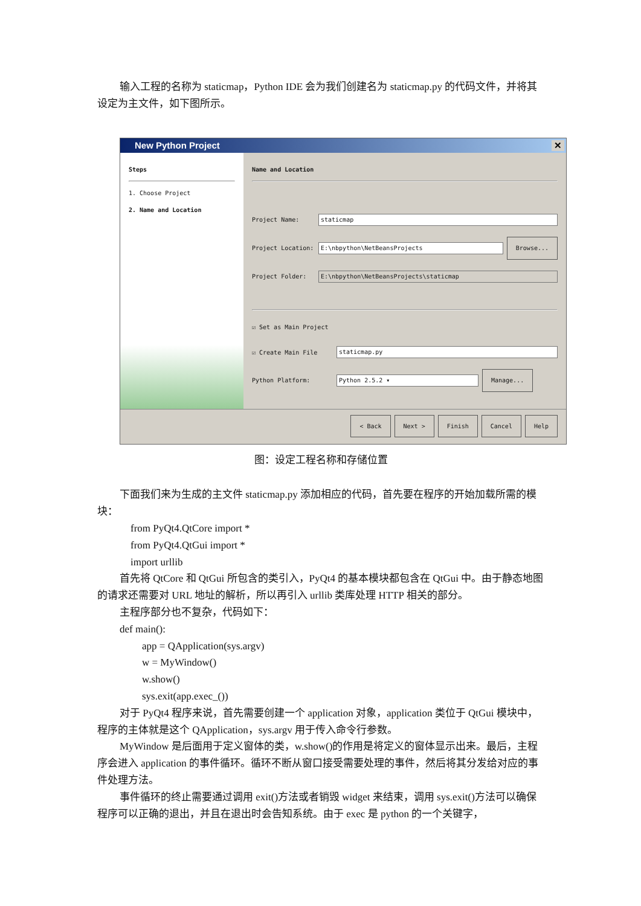输入工程的名称为 staticmap，Python IDE 会为我们创建名为 staticmap.py 的代码文件，并将其设定为主文件，如下图所示。
New Python Project ✕
Steps
1. Choose Project
2. Name and Location
Name and Location
Project Name: staticmap
Project Location: E:\nbpython\NetBeansProjects Browse...
Project Folder: E:\nbpython\NetBeansProjects\staticmap
☑ Set as Main Project
☑ Create Main File staticmap.py
Python Platform: Python 2.5.2 ▾ Manage...
< Back Next > Finish Cancel Help
图：设定工程名称和存储位置
下面我们来为生成的主文件 staticmap.py 添加相应的代码，首先要在程序的开始加载所需的模块：
from PyQt4.QtCore import *
from PyQt4.QtGui import *
import urllib
首先将 QtCore 和 QtGui 所包含的类引入，PyQt4 的基本模块都包含在 QtGui 中。由于静态地图的请求还需要对 URL 地址的解析，所以再引入 urllib 类库处理 HTTP 相关的部分。
主程序部分也不复杂，代码如下：
def main():
app = QApplication(sys.argv)
w = MyWindow()
w.show()
sys.exit(app.exec_())
对于 PyQt4 程序来说，首先需要创建一个 application 对象，application 类位于 QtGui 模块中，程序的主体就是这个 QApplication，sys.argv 用于传入命令行参数。
MyWindow 是后面用于定义窗体的类，w.show()的作用是将定义的窗体显示出来。最后，主程序会进入 application 的事件循环。循环不断从窗口接受需要处理的事件，然后将其分发给对应的事件处理方法。
事件循环的终止需要通过调用 exit()方法或者销毁 widget 来结束，调用 sys.exit()方法可以确保程序可以正确的退出，并且在退出时会告知系统。由于 exec 是 python 的一个关键字，